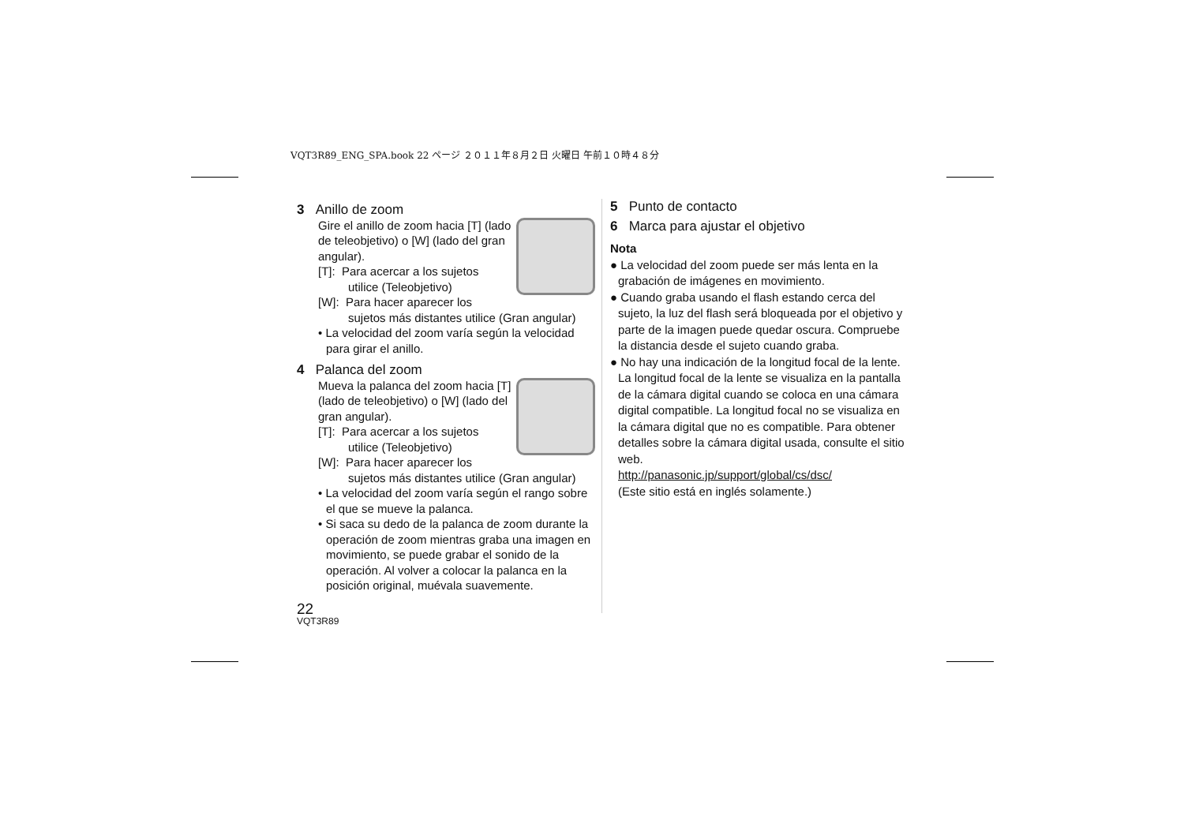VQT3R89_ENG_SPA.book 22 ページ ２０１１年８月２日 火曜日 午前１０時４８分
3 Anillo de zoom
Gire el anillo de zoom hacia [T] (lado de teleobjetivo) o [W] (lado del gran angular).
[T]: Para acercar a los sujetos utilice (Teleobjetivo)
[W]: Para hacer aparecer los sujetos más distantes utilice (Gran angular)
• La velocidad del zoom varía según la velocidad para girar el anillo.
4 Palanca del zoom
Mueva la palanca del zoom hacia [T] (lado de teleobjetivo) o [W] (lado del gran angular).
[T]: Para acercar a los sujetos utilice (Teleobjetivo)
[W]: Para hacer aparecer los sujetos más distantes utilice (Gran angular)
• La velocidad del zoom varía según el rango sobre el que se mueve la palanca.
• Si saca su dedo de la palanca de zoom durante la operación de zoom mientras graba una imagen en movimiento, se puede grabar el sonido de la operación. Al volver a colocar la palanca en la posición original, muévala suavemente.
22
VQT3R89
5 Punto de contacto
6 Marca para ajustar el objetivo
Nota
● La velocidad del zoom puede ser más lenta en la grabación de imágenes en movimiento.
● Cuando graba usando el flash estando cerca del sujeto, la luz del flash será bloqueada por el objetivo y parte de la imagen puede quedar oscura. Compruebe la distancia desde el sujeto cuando graba.
● No hay una indicación de la longitud focal de la lente. La longitud focal de la lente se visualiza en la pantalla de la cámara digital cuando se coloca en una cámara digital compatible. La longitud focal no se visualiza en la cámara digital que no es compatible. Para obtener detalles sobre la cámara digital usada, consulte el sitio web.
http://panasonic.jp/support/global/cs/dsc/
(Este sitio está en inglés solamente.)